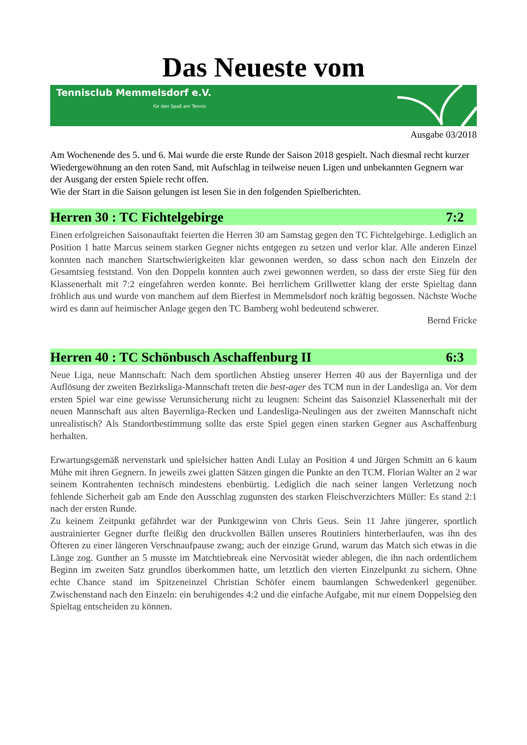Das Neueste vom
Tennisclub Memmelsdorf e.V.
für den Spaß am Tennis
Ausgabe 03/2018
Am Wochenende des 5. und 6. Mai wurde die erste Runde der Saison 2018 gespielt. Nach diesmal recht kurzer Wiedergewöhnung an den roten Sand, mit Aufschlag in teilweise neuen Ligen und unbekannten Gegnern war der Ausgang der ersten Spiele recht offen.
Wie der Start in die Saison gelungen ist lesen Sie in den folgenden Spielberichten.
Herren 30 : TC Fichtelgebirge 7:2
Einen erfolgreichen Saisonauftakt feierten die Herren 30 am Samstag gegen den TC Fichtelgebirge. Lediglich an Position 1 hatte Marcus seinem starken Gegner nichts entgegen zu setzen und verlor klar. Alle anderen Einzel konnten nach manchen Startschwierigkeiten klar gewonnen werden, so dass schon nach den Einzeln der Gesamtsieg feststand. Von den Doppeln konnten auch zwei gewonnen werden, so dass der erste Sieg für den Klassenerhalt mit 7:2 eingefahren werden konnte. Bei herrlichem Grillwetter klang der erste Spieltag dann fröhlich aus und wurde von manchem auf dem Bierfest in Memmelsdorf noch kräftig begossen. Nächste Woche wird es dann auf heimischer Anlage gegen den TC Bamberg wohl bedeutend schwerer.
Bernd Fricke
Herren 40 : TC Schönbusch Aschaffenburg II 6:3
Neue Liga, neue Mannschaft: Nach dem sportlichen Abstieg unserer Herren 40 aus der Bayernliga und der Auflösung der zweiten Bezirksliga-Mannschaft treten die best-ager des TCM nun in der Landesliga an. Vor dem ersten Spiel war eine gewisse Verunsicherung nicht zu leugnen: Scheint das Saisonziel Klassenerhalt mit der neuen Mannschaft aus alten Bayernliga-Recken und Landesliga-Neulingen aus der zweiten Mannschaft nicht unrealistisch? Als Standortbestimmung sollte das erste Spiel gegen einen starken Gegner aus Aschaffenburg herhalten.
Erwartungsgemäß nervenstark und spielsicher hatten Andi Lulay an Position 4 und Jürgen Schmitt an 6 kaum Mühe mit ihren Gegnern. In jeweils zwei glatten Sätzen gingen die Punkte an den TCM. Florian Walter an 2 war seinem Kontrahenten technisch mindestens ebenbürtig. Lediglich die nach seiner langen Verletzung noch fehlende Sicherheit gab am Ende den Ausschlag zugunsten des starken Fleischverzichters Müller: Es stand 2:1 nach der ersten Runde.
Zu keinem Zeitpunkt gefährdet war der Punktgewinn von Chris Geus. Sein 11 Jahre jüngerer, sportlich austrainierter Gegner durfte fleißig den druckvollen Bällen unseres Routiniers hinterherlaufen, was ihn des Öfteren zu einer längeren Verschnaufpause zwang; auch der einzige Grund, warum das Match sich etwas in die Länge zog. Gunther an 5 musste im Matchtiebreak eine Nervosität wieder ablegen, die ihn nach ordentlichem Beginn im zweiten Satz grundlos überkommen hatte, um letztlich den vierten Einzelpunkt zu sichern. Ohne echte Chance stand im Spitzeneinzel Christian Schöfer einem baumlangen Schwedenkerl gegenüber. Zwischenstand nach den Einzeln: ein beruhigendes 4:2 und die einfache Aufgabe, mit nur einem Doppelsieg den Spieltag entscheiden zu können.